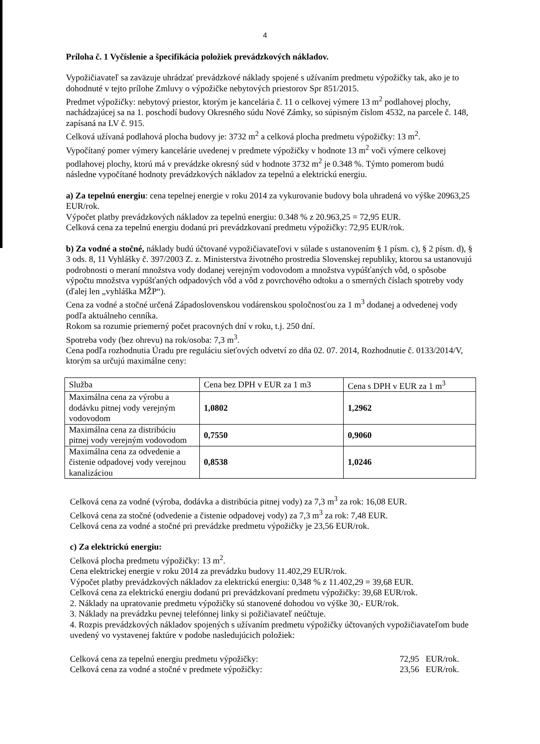4
Príloha č. 1 Vyčíslenie a špecifikácia položiek prevádzkových nákladov.
Vypožičiavateľ sa zaväzuje uhrádzať prevádzkové náklady spojené s užívaním predmetu výpožičky tak, ako je to dohodnuté v tejto prílohe Zmluvy o výpožičke nebytových priestorov Spr 851/2015.
Predmet výpožičky: nebytový priestor, ktorým je kancelária č. 11 o celkovej výmere 13 m<sup>2</sup> podlahovej plochy, nachádzajúcej sa na 1. poschodí budovy Okresného súdu Nové Zámky, so súpisným číslom 4532, na parcele č. 148, zapísaná na LV č. 915.
Celková užívaná podlahová plocha budovy je: 3732 m<sup>2</sup> a celková plocha predmetu výpožičky: 13 m<sup>2</sup>.
Vypočítaný pomer výmery kancelárie uvedenej v predmete výpožičky v hodnote 13 m<sup>2</sup> voči výmere celkovej podlahovej plochy, ktorú má v prevádzke okresný súd v hodnote 3732 m<sup>2</sup> je 0.348 %. Týmto pomerom budú následne vypočítané hodnoty prevádzkových nákladov za tepelnú a elektrickú energiu.
a) Za tepelnú energiu: cena tepelnej energie v roku 2014 za vykurovanie budovy bola uhradená vo výške 20963,25 EUR/rok.
Výpočet platby prevádzkových nákladov za tepelnú energiu: 0.348 % z 20.963,25 = 72,95 EUR.
Celková cena za tepelnú energiu dodanú pri prevádzkovaní predmetu výpožičky: 72,95 EUR/rok.
b) Za vodné a stočné, náklady budú účtované vypožičiavateľovi v súlade s ustanovením § 1 písm. c), § 2 písm. d), § 3 ods. 8, 11 Vyhlášky č. 397/2003 Z. z. Ministerstva životného prostredia Slovenskej republiky, ktorou sa ustanovujú podrobnosti o meraní množstva vody dodanej verejným vodovodom a množstva vypúšťaných vôd, o spôsobe výpočtu množstva vypúšťaných odpadových vôd a vôd z povrchového odtoku a o smerných číslach spotreby vody (ďalej len „vyhláška MŽP“).
Cena za vodné a stočné určená Západoslovenskou vodárenskou spoločnosťou za 1 m<sup>3</sup> dodanej a odvedenej vody podľa aktuálneho cenníka.
Rokom sa rozumie priemerný počet pracovných dní v roku, t.j. 250 dní.
Spotreba vody (bez ohrevu) na rok/osoba: 7,3 m<sup>3</sup>.
Cena podľa rozhodnutia Úradu pre reguláciu sieťových odvetví zo dňa 02. 07. 2014, Rozhodnutie č. 0133/2014/V, ktorým sa určujú maximálne ceny:
| Služba | Cena bez DPH v EUR za 1 m3 | Cena s DPH v EUR za 1 m<sup>3</sup> |
| Maximálna cena za výrobu a dodávku pitnej vody verejným vodovodom | 1,0802 | 1,2962 |
| Maximálna cena za distribúciu pitnej vody verejným vodovodom | 0,7550 | 0,9060 |
| Maximálna cena za odvedenie a čistenie odpadovej vody verejnou kanalizáciou | 0,8538 | 1,0246 |
Celková cena za vodné (výroba, dodávka a distribúcia pitnej vody) za 7,3 m<sup>3</sup> za rok: 16,08 EUR.
Celková cena za stočné (odvedenie a čistenie odpadovej vody) za 7,3 m<sup>3</sup> za rok: 7,48 EUR.
Celková cena za vodné a stočné pri prevádzke predmetu výpožičky je 23,56 EUR/rok.
c) Za elektrickú energiu:
Celková plocha predmetu výpožičky: 13 m<sup>2</sup>.
Cena elektrickej energie v roku 2014 za prevádzku budovy 11.402,29 EUR/rok.
Výpočet platby prevádzkových nákladov za elektrickú energiu: 0,348 % z 11.402,29 = 39,68 EUR.
Celková cena za elektrickú energiu dodanú pri prevádzkovaní predmetu výpožičky: 39,68 EUR/rok.
2. Náklady na upratovanie predmetu výpožičky sú stanovené dohodou vo výške 30,- EUR/rok.
3. Náklady na prevádzku pevnej telefónnej linky si požičiavateľ neúčtuje.
4. Rozpis prevádzkových nákladov spojených s užívaním predmetu výpožičky účtovaných vypožičiavateľom bude uvedený vo vystavenej faktúre v podobe nasledujúcich položiek:
Celková cena za tepelnú energiu predmetu výpožičky: 72,95 EUR/rok.
Celková cena za vodné a stočné v predmete výpožičky: 23,56 EUR/rok.